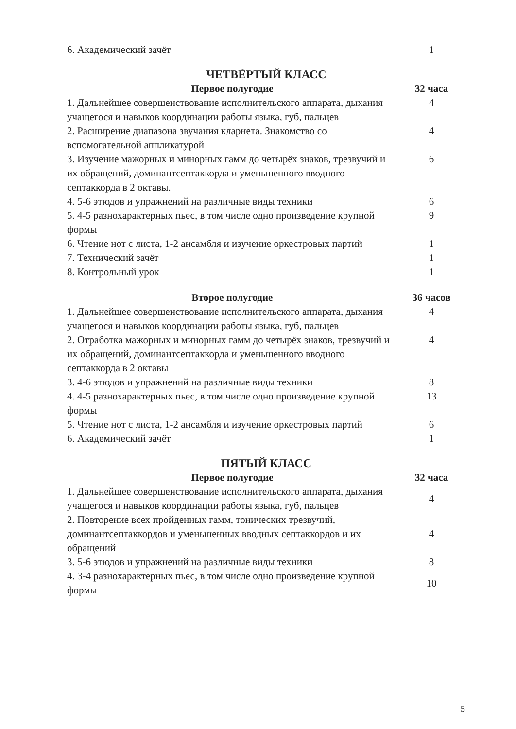| 6. Академический зачёт | 1 |
| ЧЕТВЁРТЫЙ КЛАСС | |
| Первое полугодие | 32 часа |
| 1. Дальнейшее совершенствование исполнительского аппарата, дыхания учащегося и навыков координации работы языка, губ, пальцев | 4 |
| 2. Расширение диапазона звучания кларнета. Знакомство со вспомогательной аппликатурой | 4 |
| 3. Изучение мажорных и минорных гамм до четырёх знаков, трезвучий и их обращений, доминантсептаккорда и уменьшенного вводного септаккорда в 2 октавы. | 6 |
| 4. 5-6 этюдов и упражнений на различные виды техники | 6 |
| 5. 4-5 разнохарактерных пьес, в том числе одно произведение крупной формы | 9 |
| 6. Чтение нот с листа, 1-2 ансамбля и изучение оркестровых партий | 1 |
| 7. Технический зачёт | 1 |
| 8. Контрольный урок | 1 |
| Второе полугодие | 36 часов |
| 1. Дальнейшее совершенствование исполнительского аппарата, дыхания учащегося и навыков координации работы языка, губ, пальцев | 4 |
| 2. Отработка мажорных и минорных гамм до четырёх знаков, трезвучий и их обращений, доминантсептаккорда и уменьшенного вводного септаккорда в 2 октавы | 4 |
| 3. 4-6 этюдов и упражнений на различные виды техники | 8 |
| 4. 4-5 разнохарактерных пьес, в том числе одно произведение крупной формы | 13 |
| 5. Чтение нот с листа, 1-2 ансамбля и изучение оркестровых партий | 6 |
| 6. Академический зачёт | 1 |
| ПЯТЫЙ КЛАСС | |
| Первое полугодие | 32 часа |
| 1. Дальнейшее совершенствование исполнительского аппарата, дыхания учащегося и навыков координации работы языка, губ, пальцев | 4 |
| 2. Повторение всех пройденных гамм, тонических трезвучий, доминантсептаккордов и уменьшенных вводных септаккордов и их обращений | 4 |
| 3. 5-6 этюдов и упражнений на различные виды техники | 8 |
| 4. 3-4 разнохарактерных пьес, в том числе одно произведение крупной формы | 10 |
5